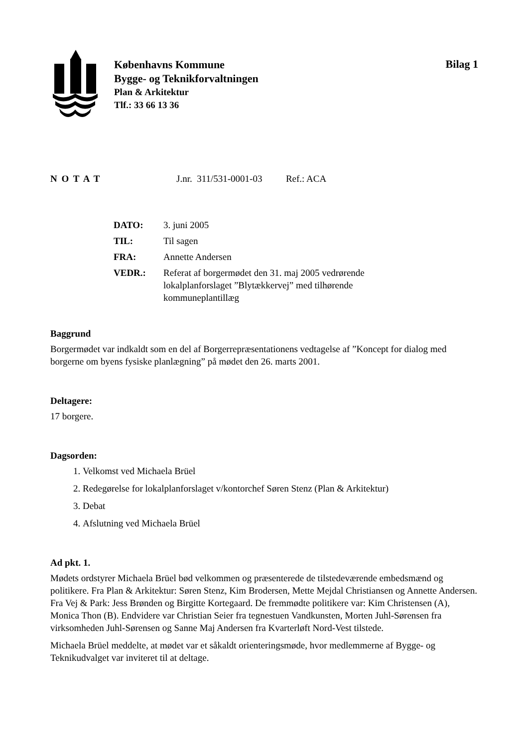Københavns Kommune
Bygge- og Teknikforvaltningen
Plan & Arkitektur
Tlf.: 33 66 13 36
Bilag 1
N O T A T J.nr. 311/531-0001-03 Ref.: ACA
| DATO: | 3. juni 2005 |
| TIL: | Til sagen |
| FRA: | Annette Andersen |
| VEDR.: | Referat af borgermødet den 31. maj 2005 vedrørende lokalplanforslaget ”Blytækkervej” med tilhørende kommuneplantillæg |
Baggrund
Borgermødet var indkaldt som en del af Borgerrepræsentationens vedtagelse af ”Koncept for dialog med borgerne om byens fysiske planlægning” på mødet den 26. marts 2001.
Deltagere:
17 borgere.
Dagsorden:
1. Velkomst ved Michaela Brüel
2. Redegørelse for lokalplanforslaget v/kontorchef Søren Stenz (Plan & Arkitektur)
3. Debat
4. Afslutning ved Michaela Brüel
Ad pkt. 1.
Mødets ordstyrer Michaela Brüel bød velkommen og præsenterede de tilstedeværende embedsmænd og politikere. Fra Plan & Arkitektur: Søren Stenz, Kim Brodersen, Mette Mejdal Christiansen og Annette Andersen. Fra Vej & Park: Jess Brønden og Birgitte Kortegaard. De fremmødte politikere var: Kim Christensen (A), Monica Thon (B). Endvidere var Christian Seier fra tegnestuen Vandkunsten, Morten Juhl-Sørensen fra virksomheden Juhl-Sørensen og Sanne Maj Andersen fra Kvarterløft Nord-Vest tilstede.
Michaela Brüel meddelte, at mødet var et såkaldt orienteringsmøde, hvor medlemmerne af Bygge- og Teknikudvalget var inviteret til at deltage.